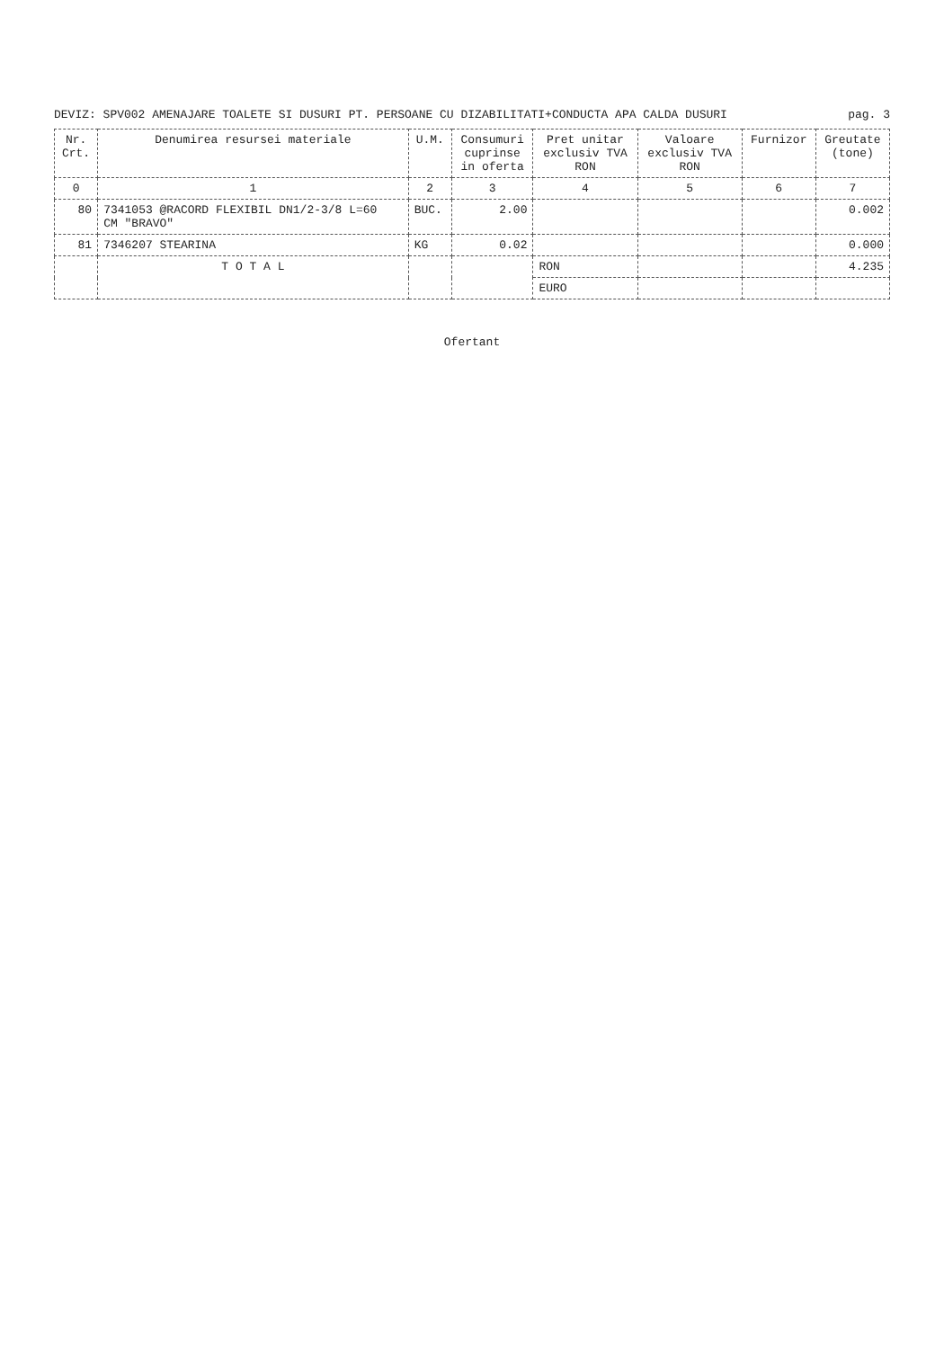DEVIZ: SPV002 AMENAJARE TOALETE SI DUSURI PT. PERSOANE CU DIZABILITATI+CONDUCTA APA CALDA DUSURI pag. 3
| Nr. Crt. | Denumirea resursei materiale | U.M. | Consumuri cuprinse in oferta | Pret unitar exclusiv TVA RON | Valoare exclusiv TVA RON | Furnizor | Greutate (tone) |
| --- | --- | --- | --- | --- | --- | --- | --- |
| 0 | 1 | 2 | 3 | 4 | 5 | 6 | 7 |
| 80 | 7341053 @RACORD FLEXIBIL DN1/2-3/8 L=60 CM "BRAVO" | BUC. | 2.00 | | | | 0.002 |
| 81 | 7346207 STEARINA | KG | 0.02 | | | | 0.000 |
| | T O T A L | | | RON | | | 4.235 |
| | | | | EURO | | | |
Ofertant